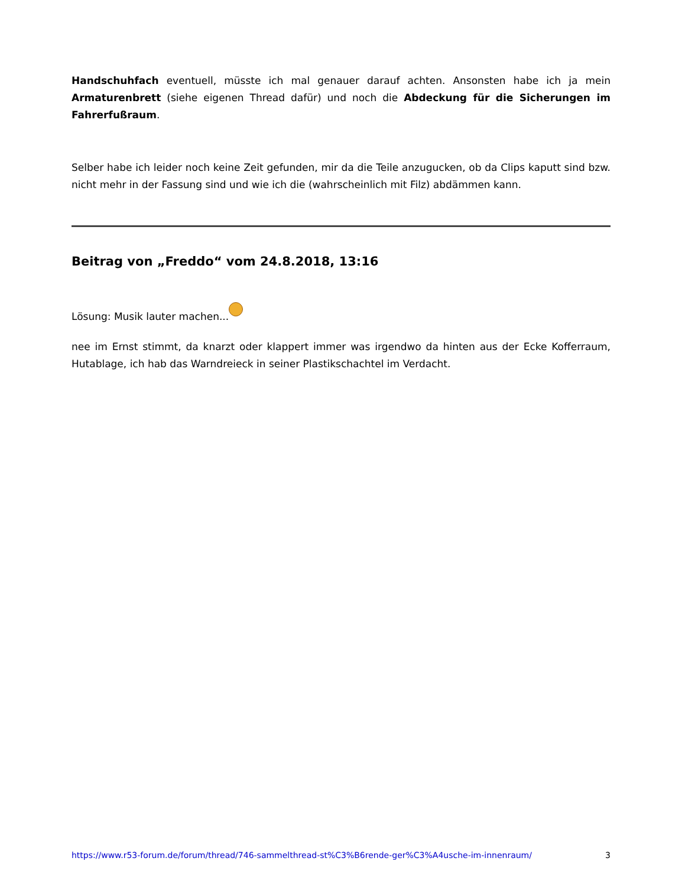Handschuhfach eventuell, müsste ich mal genauer darauf achten. Ansonsten habe ich ja mein Armaturenbrett (siehe eigenen Thread dafür) und noch die Abdeckung für die Sicherungen im Fahrerfußraum.
Selber habe ich leider noch keine Zeit gefunden, mir da die Teile anzugucken, ob da Clips kaputt sind bzw. nicht mehr in der Fassung sind und wie ich die (wahrscheinlich mit Filz) abdämmen kann.
Beitrag von „Freddo“ vom 24.8.2018, 13:16
Lösung: Musik lauter machen...
nee im Ernst stimmt, da knarzt oder klappert immer was irgendwo da hinten aus der Ecke Kofferraum, Hutablage, ich hab das Warndreieck in seiner Plastikschachtel im Verdacht.
https://www.r53-forum.de/forum/thread/746-sammelthread-st%C3%B6rende-ger%C3%A4usche-im-innenraum/ 3